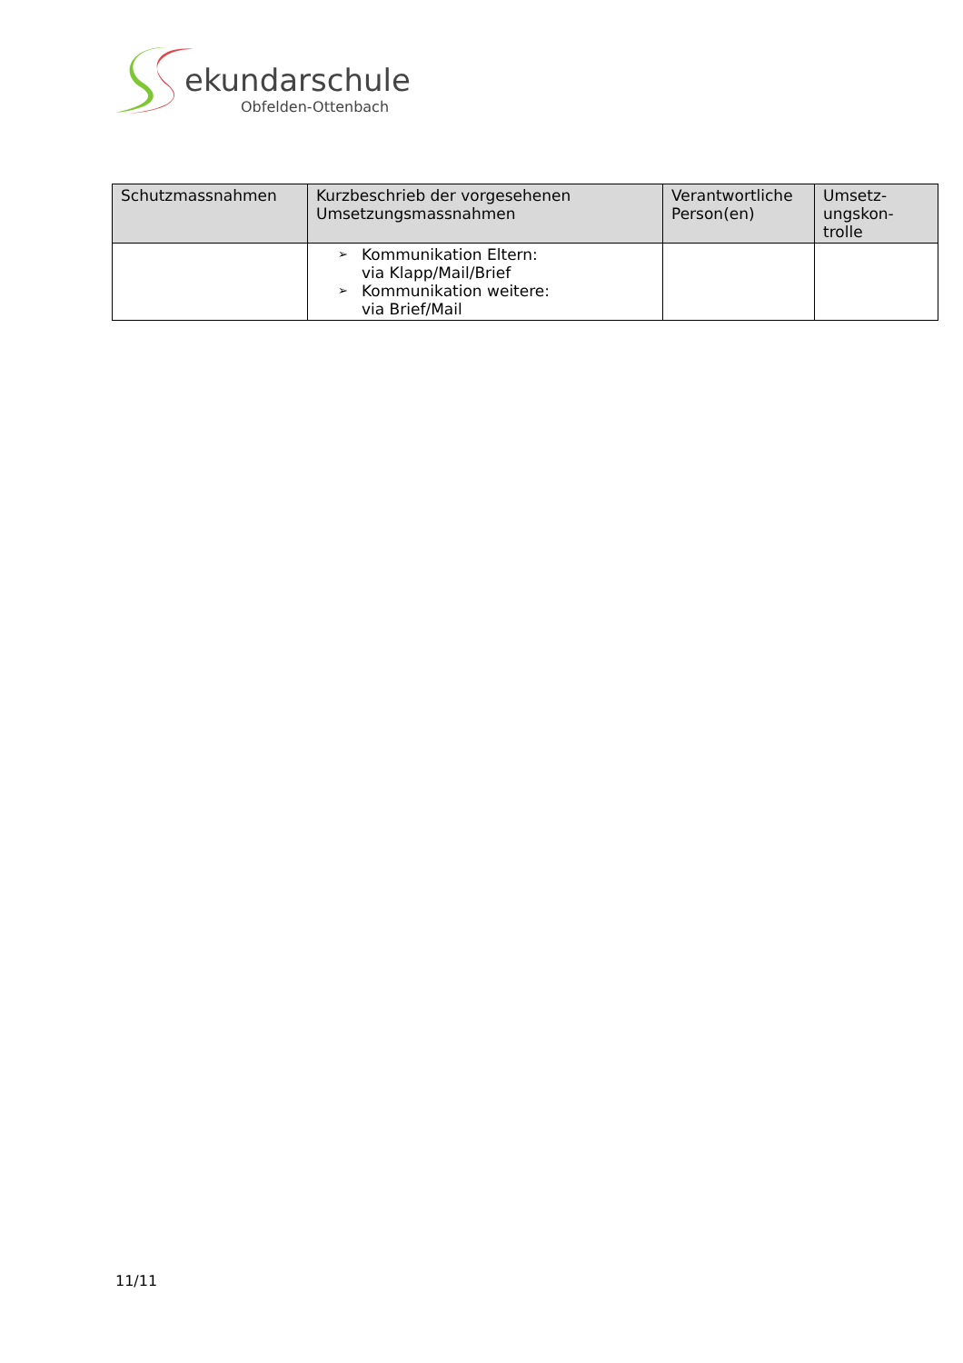ekundarschule
Obfelden-Ottenbach
| Schutzmassnahmen | Kurzbeschrieb der vorgesehenen Umsetzungsmassnahmen | Verantwortliche Person(en) | Umsetz-ungskon-trolle |
| --- | --- | --- | --- |
| | ➢ Kommunikation Eltern: via Klapp/Mail/Brief ➢ Kommunikation weitere: via Brief/Mail | | |
11/11